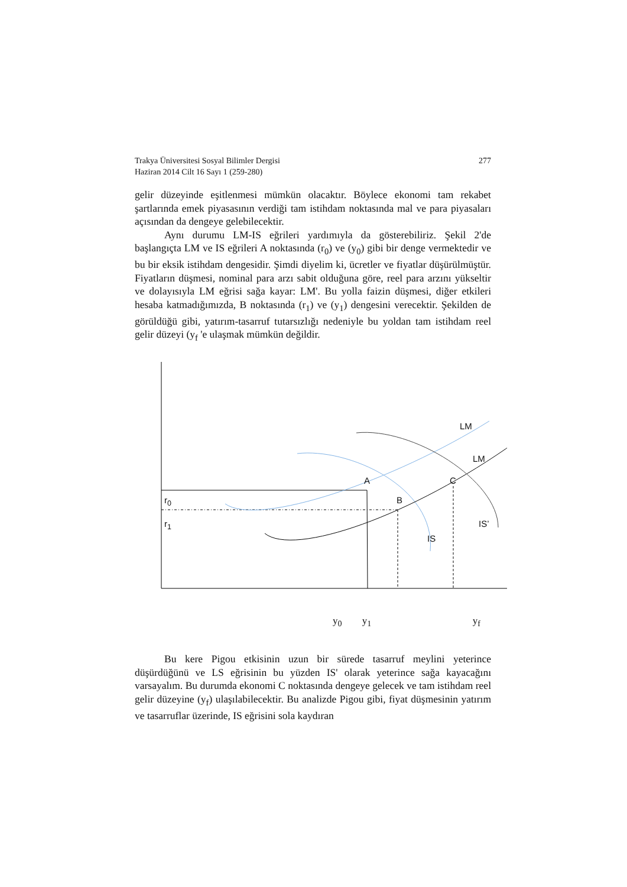Trakya Üniversitesi Sosyal Bilimler Dergisi 277
Haziran 2014 Cilt 16 Sayı 1 (259-280)
gelir düzeyinde eşitlenmesi mümkün olacaktır. Böylece ekonomi tam rekabet şartlarında emek piyasasının verdiği tam istihdam noktasında mal ve para piyasaları açısından da dengeye gelebilecektir.
Aynı durumu LM-IS eğrileri yardımıyla da gösterebiliriz. Şekil 2'de başlangıçta LM ve IS eğrileri A noktasında (r<sub>0</sub>) ve (y<sub>0</sub>) gibi bir denge vermektedir ve bu bir eksik istihdam dengesidir. Şimdi diyelim ki, ücretler ve fiyatlar düşürülmüştür. Fiyatların düşmesi, nominal para arzı sabit olduğuna göre, reel para arzını yükseltir ve dolayısıyla LM eğrisi sağa kayar: LM'. Bu yolla faizin düşmesi, diğer etkileri hesaba katmadığımızda, B noktasında (r<sub>1</sub>) ve (y<sub>1</sub>) dengesini verecektir. Şekilden de görüldüğü gibi, yatırım-tasarruf tutarsızlığı nedeniyle bu yoldan tam istihdam reel gelir düzeyi (y<sub>f</sub> 'e ulaşmak mümkün değildir.
LM
LM
A C
r<sub>0</sub> B
r<sub>1</sub> IS’
IS
y<sub>0</sub> y<sub>1</sub> y<sub>f</sub>
Bu kere Pigou etkisinin uzun bir sürede tasarruf meylini yeterince düşürdüğünü ve LS eğrisinin bu yüzden IS' olarak yeterince sağa kayacağını varsayalım. Bu durumda ekonomi C noktasında dengeye gelecek ve tam istihdam reel gelir düzeyine (y<sub>f</sub>) ulaşılabilecektir. Bu analizde Pigou gibi, fiyat düşmesinin yatırım ve tasarruflar üzerinde, IS eğrisini sola kaydıran